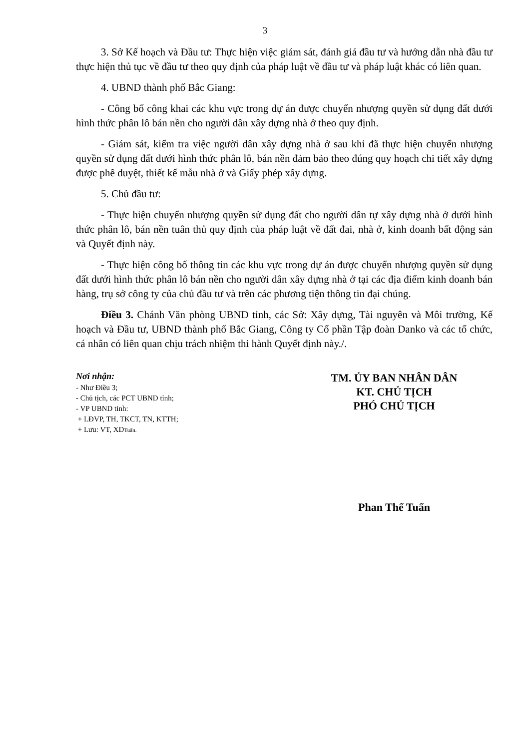3
3. Sở Kế hoạch và Đầu tư: Thực hiện việc giám sát, đánh giá đầu tư và hướng dẫn nhà đầu tư thực hiện thủ tục về đầu tư theo quy định của pháp luật về đầu tư và pháp luật khác có liên quan.
4. UBND thành phố Bắc Giang:
- Công bố công khai các khu vực trong dự án được chuyển nhượng quyền sử dụng đất dưới hình thức phân lô bán nền cho người dân xây dựng nhà ở theo quy định.
- Giám sát, kiểm tra việc người dân xây dựng nhà ở sau khi đã thực hiện chuyển nhượng quyền sử dụng đất dưới hình thức phân lô, bán nền đảm bảo theo đúng quy hoạch chi tiết xây dựng được phê duyệt, thiết kế mẫu nhà ở và Giấy phép xây dựng.
5. Chủ đầu tư:
- Thực hiện chuyển nhượng quyền sử dụng đất cho người dân tự xây dựng nhà ở dưới hình thức phân lô, bán nền tuân thủ quy định của pháp luật về đất đai, nhà ở, kinh doanh bất động sản và Quyết định này.
- Thực hiện công bố thông tin các khu vực trong dự án được chuyển nhượng quyền sử dụng đất dưới hình thức phân lô bán nền cho người dân xây dựng nhà ở tại các địa điểm kinh doanh bán hàng, trụ sở công ty của chủ đầu tư và trên các phương tiện thông tin đại chúng.
Điều 3. Chánh Văn phòng UBND tỉnh, các Sở: Xây dựng, Tài nguyên và Môi trường, Kế hoạch và Đầu tư, UBND thành phố Bắc Giang, Công ty Cổ phần Tập đoàn Danko và các tổ chức, cá nhân có liên quan chịu trách nhiệm thi hành Quyết định này./.
Nơi nhận:
- Như Điều 3;
- Chủ tịch, các PCT UBND tỉnh;
- VP UBND tỉnh:
+ LĐVP, TH, TKCT, TN, KTTH;
+ Lưu: VT, XDTuấn.
TM. ỦY BAN NHÂN DÂN
KT. CHỦ TỊCH
PHÓ CHỦ TỊCH
Phan Thế Tuấn